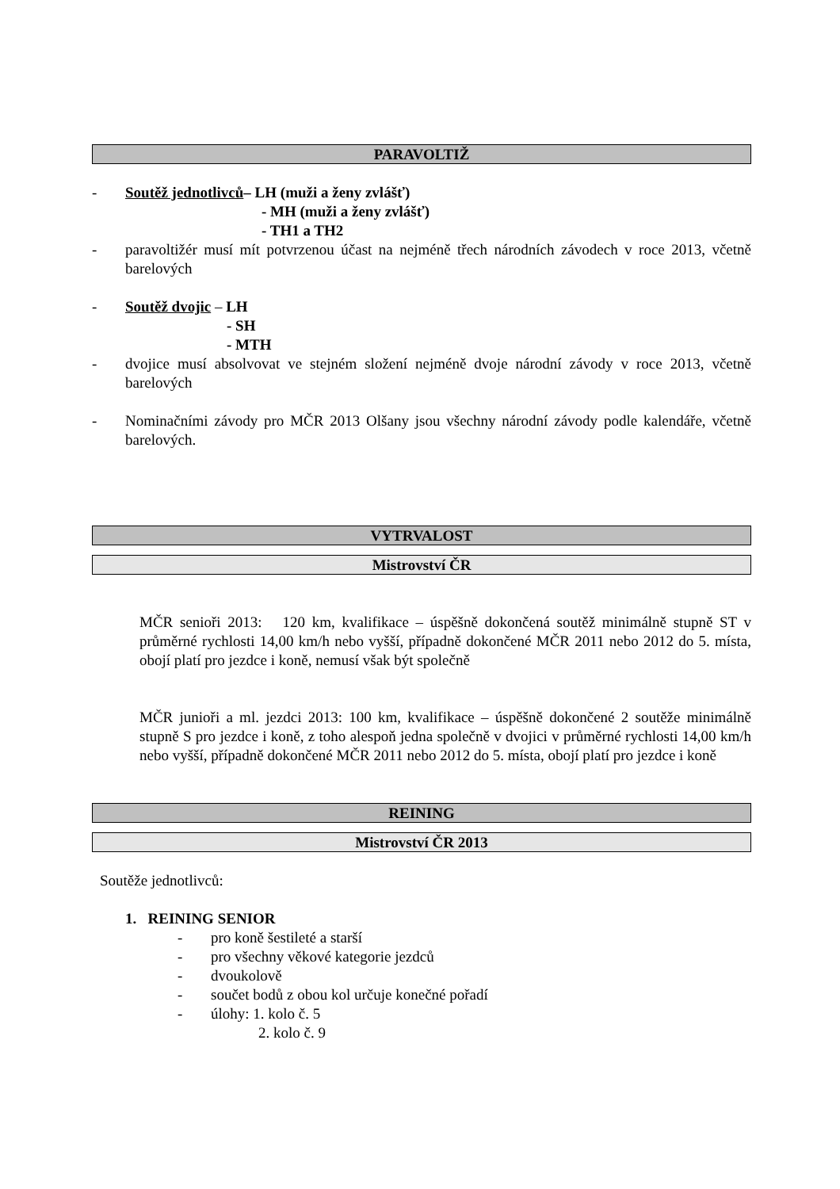PARAVOLTIŽ
- Soutěž jednotlivců– LH (muži a ženy zvlášť)
- MH (muži a ženy zvlášť)
- TH1 a TH2
- paravoltižér musí mít potvrzenou účast na nejméně třech národních závodech v roce 2013, včetně barelových
- Soutěž dvojic – LH
- SH
- MTH
- dvojice musí absolvovat ve stejném složení nejméně dvoje národní závody v roce 2013, včetně barelových
- Nominačními závody pro MČR 2013 Olšany jsou všechny národní závody podle kalendáře, včetně barelových.
VYTRVALOST
Mistrovství ČR
MČR senioři 2013: 120 km, kvalifikace – úspěšně dokončená soutěž minimálně stupně ST v průměrné rychlosti 14,00 km/h nebo vyšší, případně dokončené MČR 2011 nebo 2012 do 5. místa, obojí platí pro jezdce i koně, nemusí však být společně
MČR junioři a ml. jezdci 2013: 100 km, kvalifikace – úspěšně dokončené 2 soutěže minimálně stupně S pro jezdce i koně, z toho alespoň jedna společně v dvojici v průměrné rychlosti 14,00 km/h nebo vyšší, případně dokončené MČR 2011 nebo 2012 do 5. místa, obojí platí pro jezdce i koně
REINING
Mistrovství ČR 2013
Soutěže jednotlivců:
1. REINING SENIOR
- pro koně šestileté a starší
- pro všechny věkové kategorie jezdců
- dvoukolově
- součet bodů z obou kol určuje konečné pořadí
- úlohy: 1. kolo č. 5
2. kolo č. 9